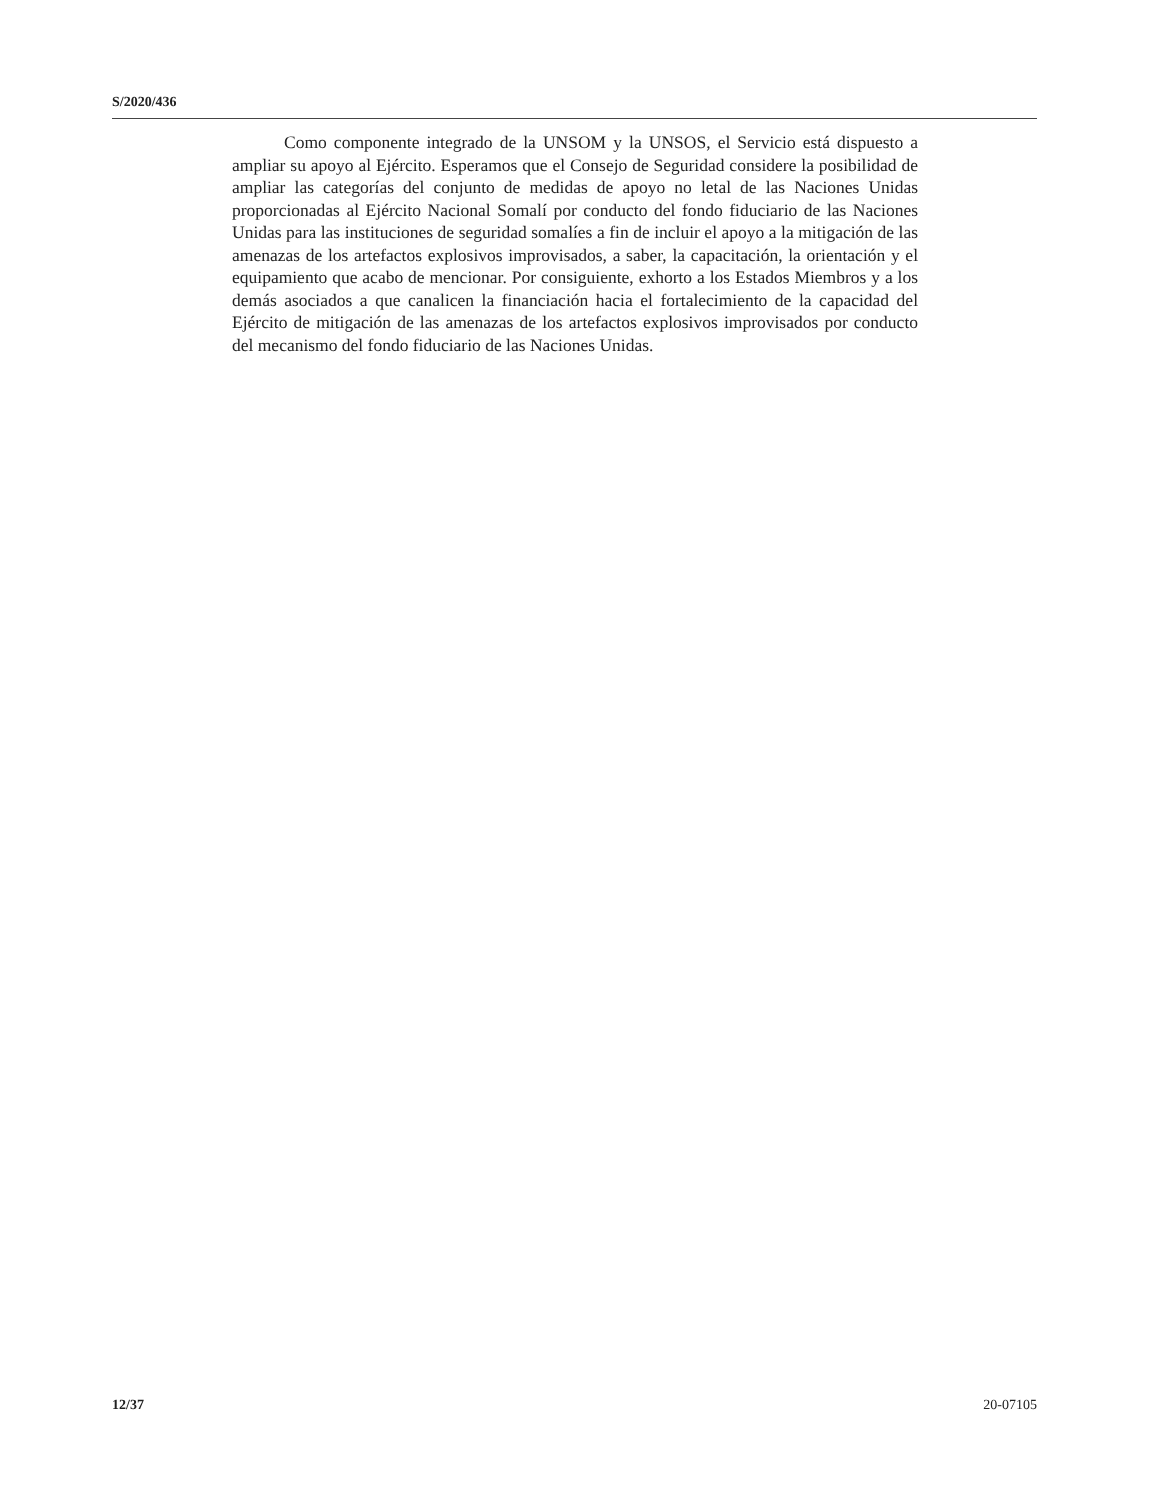S/2020/436
Como componente integrado de la UNSOM y la UNSOS, el Servicio está dispuesto a ampliar su apoyo al Ejército. Esperamos que el Consejo de Seguridad considere la posibilidad de ampliar las categorías del conjunto de medidas de apoyo no letal de las Naciones Unidas proporcionadas al Ejército Nacional Somalí por conducto del fondo fiduciario de las Naciones Unidas para las instituciones de seguridad somalíes a fin de incluir el apoyo a la mitigación de las amenazas de los artefactos explosivos improvisados, a saber, la capacitación, la orientación y el equipamiento que acabo de mencionar. Por consiguiente, exhorto a los Estados Miembros y a los demás asociados a que canalicen la financiación hacia el fortalecimiento de la capacidad del Ejército de mitigación de las amenazas de los artefactos explosivos improvisados por conducto del mecanismo del fondo fiduciario de las Naciones Unidas.
12/37 20-07105